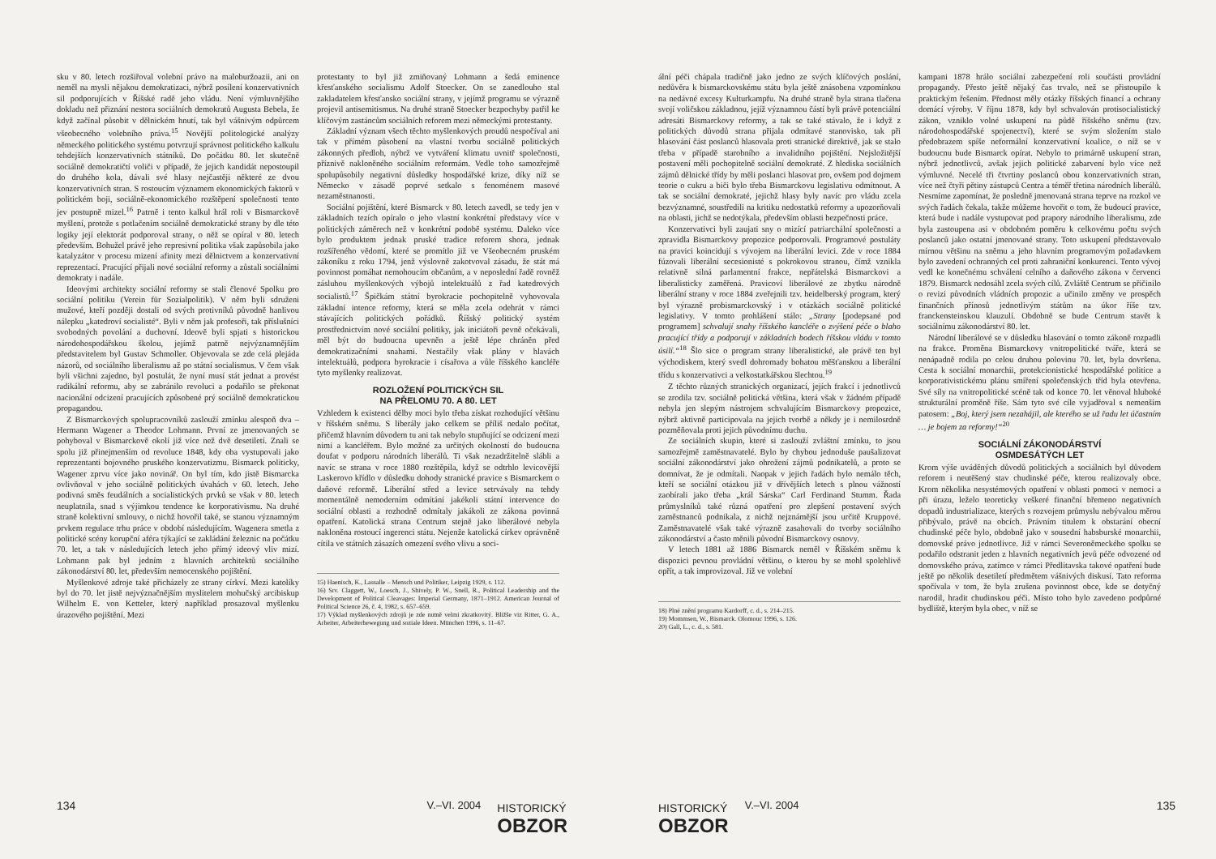sku v 80. letech rozšiřoval volební právo na maloburžoazii, ani on neměl na mysli nějakou demokratizaci, nýbrž posílení konzervativních sil podporujících v Říšské radě jeho vládu. Není výmluvnějšího dokladu než přiznání nestora sociálních demokratů Augusta Bebela, že když začínal působit v dělnickém hnutí, tak byl vášnivým odpůrcem všeobecného volebního práva.<sup>15</sup> Novější politologické analýzy německého politického systému potvrzují správnost politického kalkulu tehdejších konzervativních státníků. Do počátku 80. let skutečně sociálně demokratičtí voliči v případě, že jejich kandidát nepostoupil do druhého kola, dávali své hlasy nejčastěji některé ze dvou konzervativních stran. S rostoucím významem ekonomických faktorů v politickém boji, sociálně-ekonomického rozštěpení společnosti tento jev postupně mizel.<sup>16</sup> Patrně i tento kalkul hrál roli v Bismarckově myšlení, protože s potlačením sociálně demokratické strany by dle této logiky její elektorát podporoval strany, o něž se opíral v 80. letech především. Bohužel právě jeho represivní politika však zapůsobila jako katalyzátor v procesu mizení afinity mezi dělnictvem a konzervativní reprezentací. Pracující přijali nové sociální reformy a zůstali sociálními demokraty i nadále.
Ideovými architekty sociální reformy se stali členové Spolku pro sociální politiku (Verein für Sozialpolitik). V něm byli sdruženi mužové, kteří později dostali od svých protivníků původně hanlivou nálepku „katedroví socialisté“. Byli v něm jak profesoři, tak příslušníci svobodných povolání a duchovní. Ideově byli spjati s historickou národohospodářskou školou, jejímž patrně nejvýznamnějším představitelem byl Gustav Schmoller. Objevovala se zde celá plejáda názorů, od sociálního liberalismu až po státní socialismus. V čem však byli všichni zajedno, byl postulát, že nyní musí stát jednat a provést radikální reformu, aby se zabránilo revoluci a podařilo se překonat nacionální odcizení pracujících způsobené prý sociálně demokratickou propagandou.
Z Bismarckových spolupracovníků zaslouží zmínku alespoň dva – Hermann Wagener a Theodor Lohmann. První ze jmenovaných se pohyboval v Bismarckově okolí již více než dvě desetiletí. Znali se spolu již přinejmenším od revoluce 1848, kdy oba vystupovali jako reprezentanti bojovného pruského konzervatizmu. Bismarck politicky, Wagener zprvu více jako novinář. On byl tím, kdo jistě Bismarcka ovlivňoval v jeho sociálně politických úvahách v 60. letech. Jeho podivná směs feudálních a socialistických prvků se však v 80. letech neuplatnila, snad s výjimkou tendence ke korporativismu. Na druhé straně kolektivní smlouvy, o nichž hovořil také, se stanou významným prvkem regulace trhu práce v období následujícím. Wagenera smetla z politické scény korupční aféra týkající se zakládání železnic na počátku 70. let, a tak v následujících letech jeho přímý ideový vliv mizí. Lohmann pak byl jedním z hlavních architektů sociálního zákonodárství 80. let, především nemocenského pojištění.
Myšlenkové zdroje také přicházely ze strany církví. Mezi katolíky byl do 70. let jistě nejvýznačnějším myslitelem mohučský arcibiskup Wilhelm E. von Ketteler, který například prosazoval myšlenku úrazového pojištění. Mezi
protestanty to byl již zmiňovaný Lohmann a šedá eminence křesťanského socialismu Adolf Stoecker. On se zanedlouho stal zakladatelem křesťansko sociální strany, v jejímž programu se výrazně projevil antisemitismus. Na druhé straně Stoecker bezpochyby patřil ke klíčovým zastáncům sociálních reforem mezi německými protestanty.
Základní význam všech těchto myšlenkových proudů nespočíval ani tak v přímém působení na vlastní tvorbu sociálně politických zákonných předloh, nýbrž ve vytváření klimatu uvnitř společnosti, příznivě nakloněného sociálním reformám. Vedle toho samozřejmě spolupůsobily negativní důsledky hospodářské krize, díky níž se Německo v zásadě poprvé setkalo s fenoménem masové nezaměstnanosti.
Sociální pojištění, které Bismarck v 80. letech zavedl, se tedy jen v základních tezích opíralo o jeho vlastní konkrétní představy více v politických záměrech než v konkrétní podobě systému. Daleko více bylo produktem jednak pruské tradice reforem shora, jednak rozšířeného vědomí, které se promítlo již ve Všeobecném pruském zákoníku z roku 1794, jenž výslovně zakotvoval zásadu, že stát má povinnost pomáhat nemohoucím občanům, a v neposlední řadě rovněž zásluhou myšlenkových výbojů intelektuálů z řad katedrových socialistů.<sup>17</sup> Špičkám státní byrokracie pochopitelně vyhovovala základní intence reformy, která se měla zcela odehrát v rámci stávajících politických pořádků. Říšský politický systém prostřednictvím nové sociální politiky, jak iniciátoři pevně očekávali, měl být do budoucna upevněn a ještě lépe chráněn před demokratizačními snahami. Nestačily však plány v hlavách intelektuálů, podpora byrokracie i císařova a vůle říšského kancléře tyto myšlenky realizovat.
ROZLOŽENÍ POLITICKÝCH SIL
NA PŘELOMU 70. A 80. LET
Vzhledem k existenci dělby moci bylo třeba získat rozhodující většinu v říšském sněmu. S liberály jako celkem se příliš nedalo počítat, přičemž hlavním důvodem tu ani tak nebylo stupňující se odcizení mezi nimi a kancléřem. Bylo možné za určitých okolností do budoucna doufat v podporu národních liberálů. Ti však nezadržitelně slábli a navíc se strana v roce 1880 rozštěpila, když se odtrhlo levicovější Laskerovo křídlo v důsledku dohody stranické pravice s Bismarckem o daňové reformě. Liberální střed a levice setrvávaly na tehdy momentálně nemoderním odmítání jakékoli státní intervence do sociální oblasti a rozhodně odmítaly jakákoli ze zákona povinná opatření. Katolická strana Centrum stejně jako liberálové nebyla nakloněna rostoucí ingerenci státu. Nejenže katolická církev oprávněně cítila ve státních zásazích omezení svého vlivu a soci-
15) Haenisch, K., Lassalle – Mensch und Politiker, Leipzig 1929, s. 112.
16) Srv. Claggett, W., Loesch, J., Shively, P. W., Snell, R., Political Leadership and the Development of Political Cleavages: Imperial Germany, 1871–1912. American Journal of Political Science 26, č. 4, 1982, s. 657–659.
17) Výklad myšlenkových zdrojů je zde nutně velmi zkratkovitý. Bližše viz Ritter, G. A., Arbeiter, Arbeiterbewegung und soziale Ideen. München 1996, s. 11–67.
134 V.–VI. 2004 HISTORICKÝ
OBZOR
ální péči chápala tradičně jako jedno ze svých klíčových poslání, nedůvěra k bismarckovskému státu byla ještě znásobena vzpomínkou na nedávné excesy Kulturkampfu. Na druhé straně byla strana tlačena svojí voličskou základnou, jejíž významnou částí byli právě potenciální adresáti Bismarckovy reformy, a tak se také stávalo, že i když z politických důvodů strana přijala odmítavé stanovisko, tak při hlasování část poslanců hlasovala proti stranické direktivě, jak se stalo třeba v případě starobního a invalidního pojištění. Nejsložitější postavení měli pochopitelně sociální demokraté. Z hlediska sociálních zájmů dělnické třídy by měli poslanci hlasovat pro, ovšem pod dojmem teorie o cukru a biči bylo třeba Bismarckovu legislativu odmítnout. A tak se sociální demokraté, jejichž hlasy byly navíc pro vládu zcela bezvýznamné, soustředili na kritiku nedostatků reformy a upozorňovali na oblasti, jichž se nedotýkala, především oblasti bezpečnosti práce.
Konzervativci byli zaujati sny o mizící patriarchální společnosti a zpravidla Bismarckovy propozice podporovali. Programové postuláty na pravici koincidují s vývojem na liberální levici. Zde v roce 1884 fúzovali liberální secesionisté s pokrokovou stranou, čímž vznikla relativně silná parlamentní frakce, nepřátelská Bismarckovi a liberalisticky zaměřená. Pravicoví liberálové ze zbytku národně liberální strany v roce 1884 zveřejnili tzv. heidelberský program, který byl výrazně probismarckovský i v otázkách sociálně politické legislativy. V tomto prohlášení stálo: „Strany [podepsané pod programem] schvalují snahy říšského kancléře o zvýšení péče o blaho pracující třídy a podporují v základních bodech říšskou vládu v tomto úsilí.“<sup>18</sup> Šlo sice o program strany liberalistické, ale právě ten byl východiskem, který svedl dohromady bohatou měšťanskou a liberální třídu s konzervativci a velkostatkářskou šlechtou.<sup>19</sup>
Z těchto různých stranických organizací, jejích frakcí i jednotlivců se zrodila tzv. sociálně politická většina, která však v žádném případě nebyla jen slepým nástrojem schvalujícím Bismarckovy propozice, nýbrž aktivně participovala na jejich tvorbě a někdy je i nemilosrdně pozměňovala proti jejich původnímu duchu.
Ze sociálních skupin, které si zaslouží zvláštní zmínku, to jsou samozřejmě zaměstnavatelé. Bylo by chybou jednoduše paušalizovat sociální zákonodárství jako ohrožení zájmů podnikatelů, a proto se domnívat, že je odmítali. Naopak v jejich řadách bylo nemálo těch, kteří se sociální otázkou již v dřívějších letech s plnou vážností zaobírali jako třeba „král Sárska“ Carl Ferdinand Stumm. Řada průmyslníků také různá opatření pro zlepšení postavení svých zaměstnanců podnikala, z nichž nejznámější jsou určitě Kruppové. Zaměstnavatelé však také výrazně zasahovali do tvorby sociálního zákonodárství a často měnili původní Bismarckovy osnovy.
V letech 1881 až 1886 Bismarck neměl v Říšském sněmu k dispozici pevnou provládní většinu, o kterou by se mohl spolehlivě opřít, a tak improvizoval. Již ve volební
18) Plné znění programu Kardorff, c. d., s. 214–215.
19) Mommsen, W., Bismarck. Olomouc 1996, s. 126.
20) Gall, L., c. d., s. 581.
kampani 1878 hrálo sociální zabezpečení roli součásti provládní propagandy. Přesto ještě nějaký čas trvalo, než se přistoupilo k praktickým řešením. Přednost měly otázky říšských financí a ochrany domácí výroby. V říjnu 1878, kdy byl schvalován protisocialistický zákon, vzniklo volné uskupení na půdě říšského sněmu (tzv. národohospodářské spojenectví), které se svým složením stalo předobrazem spíše neformální konzervativní koalice, o níž se v budoucnu bude Bismarck opírat. Nebylo to primárně uskupení stran, nýbrž jednotlivců, avšak jejich politické zabarvení bylo více než výmluvné. Necelé tři čtvrtiny poslanců obou konzervativních stran, více než čtyři pětiny zástupců Centra a téměř třetina národních liberálů. Nesmíme zapomínat, že posledně jmenovaná strana teprve na rozkol ve svých řadách čekala, takže můžeme hovořit o tom, že budoucí pravice, která bude i nadále vystupovat pod prapory národního liberalismu, zde byla zastoupena asi v obdobném poměru k celkovému počtu svých poslanců jako ostatní jmenované strany. Toto uskupení představovalo mírnou většinu na sněmu a jeho hlavním programovým požadavkem bylo zavedení ochranných cel proti zahraniční konkurenci. Tento vývoj vedl ke konečnému schválení celního a daňového zákona v červenci 1879. Bismarck nedosáhl zcela svých cílů. Zvláště Centrum se přičinilo o revizi původních vládních propozic a učinilo změny ve prospěch finančních přínosů jednotlivým státům na úkor říše tzv. franckensteinskou klauzulí. Obdobně se bude Centrum stavět k sociálnímu zákonodárství 80. let.
Národní liberálové se v důsledku hlasování o tomto zákoně rozpadli na frakce. Proměna Bismarckovy vnitropolitické tváře, která se nenápadně rodila po celou druhou polovinu 70. let, byla dovršena. Cesta k sociální monarchii, protekcionistické hospodářské politice a korporativistickému plánu smíření společenských tříd byla otevřena. Své síly na vnitropolitické scéně tak od konce 70. let věnoval hluboké strukturální proměně říše. Sám tyto své cíle vyjadřoval s nemenším patosem: „Boj, který jsem nezahájil, ale kterého se už řadu let účastním … je bojem za reformy!“<sup>20</sup>
SOCIÁLNÍ ZÁKONODÁRSTVÍ
OSMDESÁTÝCH LET
Krom výše uváděných důvodů politických a sociálních byl důvodem reforem i neutěšený stav chudinské péče, kterou realizovaly obce. Krom několika nesystémových opatření v oblasti pomoci v nemoci a při úrazu, leželo teoreticky veškeré finanční břemeno negativních dopadů industrializace, kterých s rozvojem průmyslu nebývalou měrou přibývalo, právě na obcích. Právním titulem k obstarání obecní chudinské péče bylo, obdobně jako v sousední habsburské monarchii, domovské právo jednotlivce. Již v rámci Severoněmeckého spolku se podařilo odstranit jeden z hlavních negativních jevů péče odvozené od domovského práva, zatímco v rámci Předlitavska takové opatření bude ještě po několik desetiletí předmětem vášnivých diskusí. Tato reforma spočívala v tom, že byla zrušena povinnost obce, kde se dotyčný narodil, hradit chudinskou péči. Místo toho bylo zavedeno podpůrné bydliště, kterým byla obec, v níž se
HISTORICKÝ
OBZOR V.–VI. 2004 135